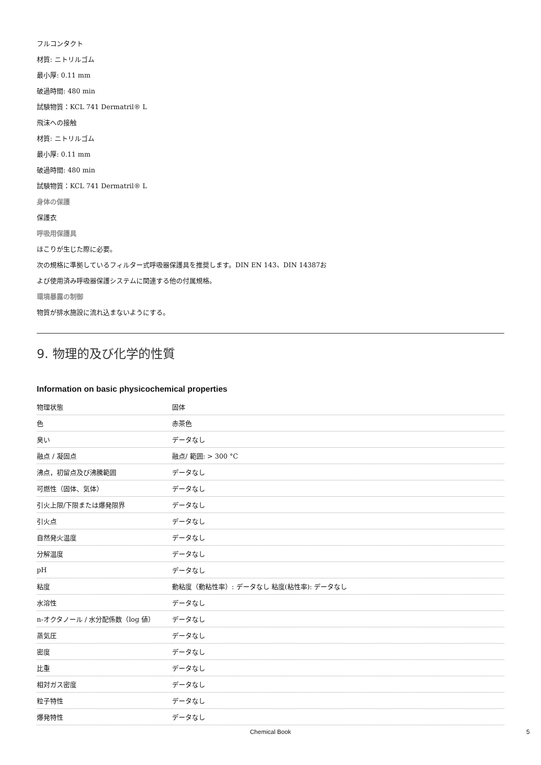フルコンタクト
材質: ニトリルゴム
最小厚: 0.11 mm
破過時間: 480 min
試験物質：KCL 741 Dermatril® L
飛沫への接触
材質: ニトリルゴム
最小厚: 0.11 mm
破過時間: 480 min
試験物質：KCL 741 Dermatril® L
身体の保護
保護衣
呼吸用保護具
ほこりが生じた際に必要。
次の規格に準拠しているフィルター式呼吸器保護具を推奨します。DIN EN 143、DIN 14387お
よび使用済み呼吸器保護システムに関連する他の付属規格。
環境暴露の制御
物質が排水施設に流れ込まないようにする。
9. 物理的及び化学的性質
Information on basic physicochemical properties
| 物理状態 | 固体 |
| 色 | 赤茶色 |
| 臭い | データなし |
| 融点 / 凝固点 | 融点/ 範囲: > 300 °C |
| 沸点，初留点及び沸騰範囲 | データなし |
| 可燃性（固体、気体） | データなし |
| 引火上限/下限または爆発限界 | データなし |
| 引火点 | データなし |
| 自然発火温度 | データなし |
| 分解温度 | データなし |
| pH | データなし |
| 粘度 | 動粘度（動粘性率）: データなし 粘度(粘性率): データなし |
| 水溶性 | データなし |
| n-オクタノール / 水分配係数（log 値） | データなし |
| 蒸気圧 | データなし |
| 密度 | データなし |
| 比重 | データなし |
| 相対ガス密度 | データなし |
| 粒子特性 | データなし |
| 爆発特性 | データなし |
Chemical Book 5